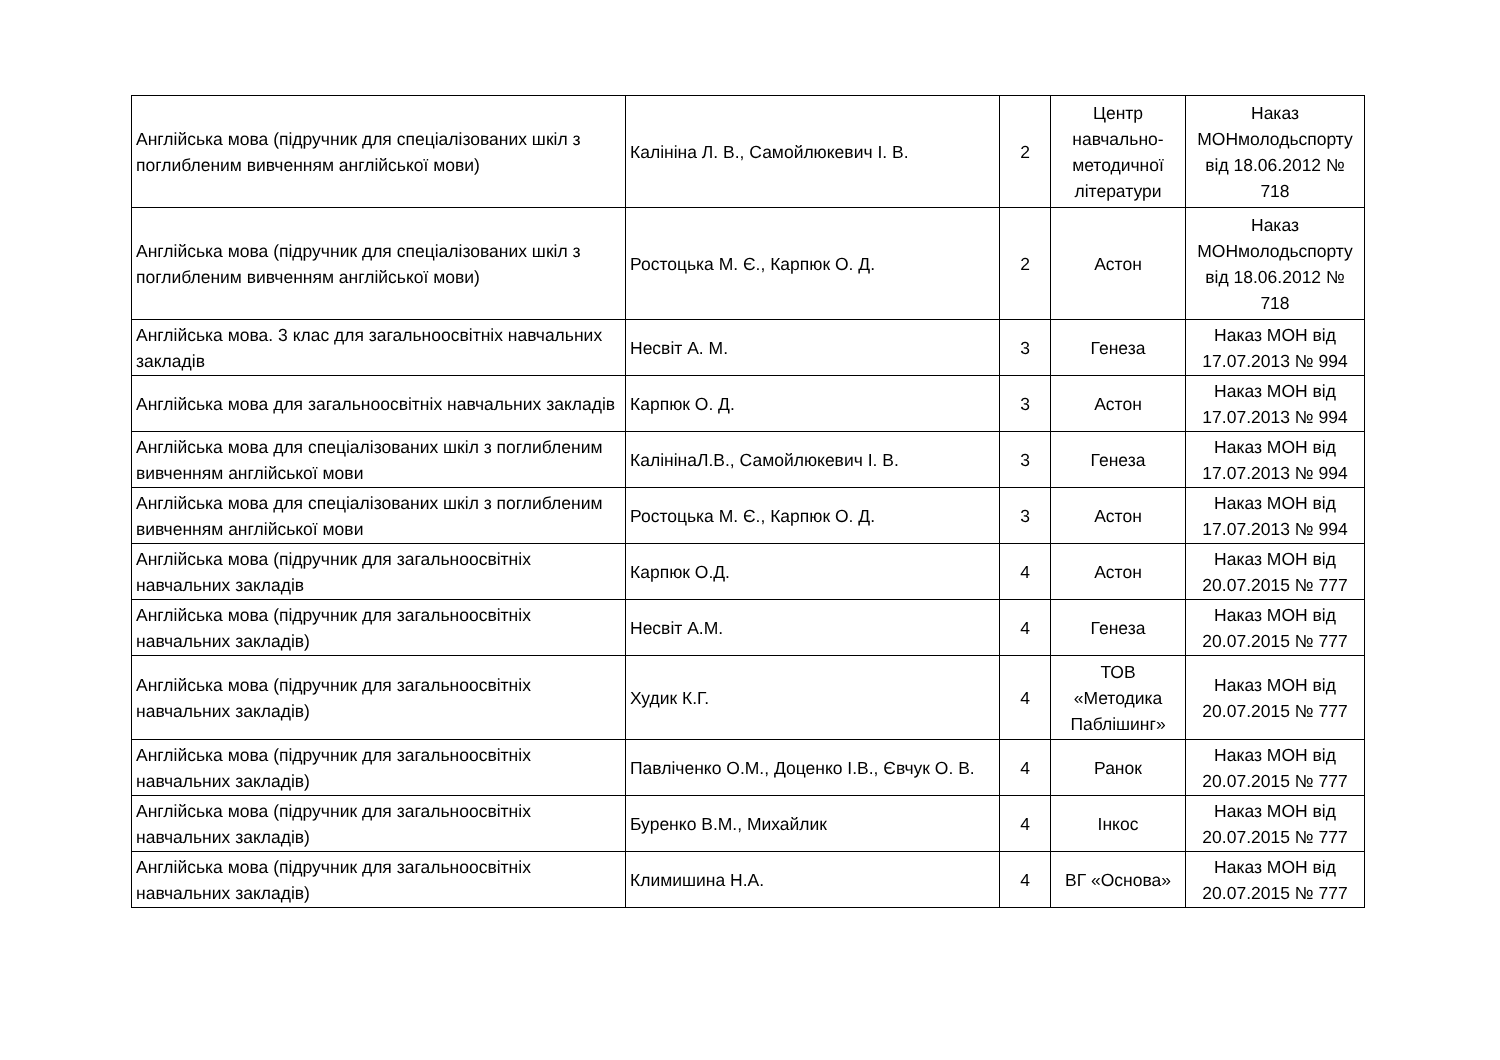| Англійська мова (підручник для спеціалізованих шкіл з поглибленим вивченням англійської мови) | Калініна Л. В., Самойлюкевич І. В. | 2 | Центр навчально-методичної літератури | Наказ МОНмолодьспорту від 18.06.2012 № 718 |
| Англійська мова (підручник для спеціалізованих шкіл з поглибленим вивченням англійської мови) | Ростоцька М. Є., Карпюк О. Д. | 2 | Астон | Наказ МОНмолодьспорту від 18.06.2012 № 718 |
| Англійська мова. 3 клас для загальноосвітніх навчальних закладів | Несвіт А. М. | 3 | Генеза | Наказ МОН від 17.07.2013 № 994 |
| Англійська мова для загальноосвітніх навчальних закладів | Карпюк О. Д. | 3 | Астон | Наказ МОН від 17.07.2013 № 994 |
| Англійська мова для спеціалізованих шкіл з поглибленим вивченням англійської мови | КалінінаЛ.В., Самойлюкевич І. В. | 3 | Генеза | Наказ МОН від 17.07.2013 № 994 |
| Англійська мова для спеціалізованих шкіл з поглибленим вивченням англійської мови | Ростоцька М. Є., Карпюк О. Д. | 3 | Астон | Наказ МОН від 17.07.2013 № 994 |
| Англійська мова (підручник для загальноосвітніх навчальних закладів | Карпюк О.Д. | 4 | Астон | Наказ МОН від 20.07.2015 № 777 |
| Англійська мова (підручник для загальноосвітніх навчальних закладів) | Несвіт А.М. | 4 | Генеза | Наказ МОН від 20.07.2015 № 777 |
| Англійська мова (підручник для загальноосвітніх навчальних закладів) | Худик К.Г. | 4 | ТОВ «Методика Паблішинг» | Наказ МОН від 20.07.2015 № 777 |
| Англійська мова (підручник для загальноосвітніх навчальних закладів) | Павліченко О.М., Доценко І.В., Євчук О. В. | 4 | Ранок | Наказ МОН від 20.07.2015 № 777 |
| Англійська мова (підручник для загальноосвітніх навчальних закладів) | Буренко В.М., Михайлик | 4 | Інкос | Наказ МОН від 20.07.2015 № 777 |
| Англійська мова (підручник для загальноосвітніх навчальних закладів) | Климишина Н.А. | 4 | ВГ «Основа» | Наказ МОН від 20.07.2015 № 777 |